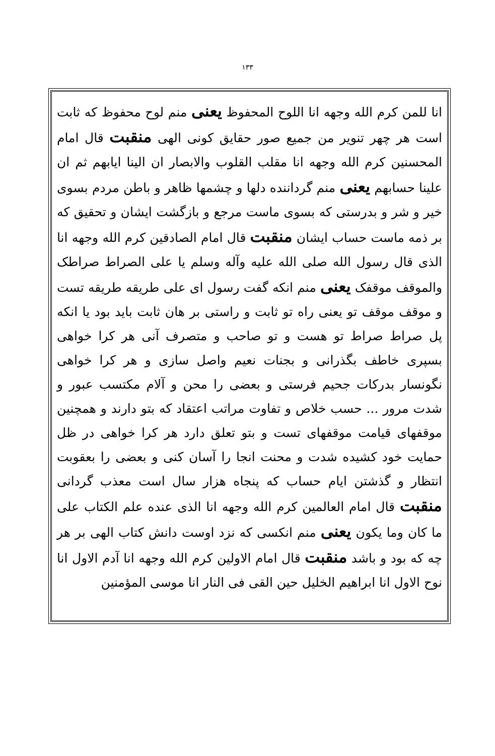۱۳۳
انا للمن کرم الله وجهه انا اللوح المحفوظ یعنی منم لوح محفوظ که ثابت است هر چهر تنویر من جمیع صور حقایق کونی الهی منقبت قال امام المحسنین کرم الله وجهه انا مقلب القلوب والابصار ان الینا ایابهم ثم ان علینا حسابهم یعنی منم گرداننده دلها و چشمها ظاهر و باطن مردم بسوی خیر و شر و بدرستی که بسوی ماست مرجع و بازگشت ایشان و تحقیق که بر ذمه ماست حساب ایشان منقبت قال امام الصادقین کرم الله وجهه انا الذی قال رسول الله صلی الله علیه وآله وسلم یا علی الصراط صراطک والموقف موقفک یعنی منم انکه گفت رسول ای علی طریقه طریقه تست و موقف موقف تو یعنی راه تو ثابت و راستی بر هان ثابت باید بود یا انکه پل صراط صراط تو هست و تو صاحب و متصرف آنی هر کرا خواهی بسپری خاطف بگذرانی و بجنات نعیم واصل سازی و هر کرا خواهی نگونسار بدرکات جحیم فرستی و بعضی را محن و آلام مکتسب عبور و شدت مرور ... حسب خلاص و تفاوت مراتب اعتقاد که بتو دارند و همچنین موقفهای قیامت موقفهای تست و بتو تعلق دارد هر کرا خواهی در ظل حمایت خود کشیده شدت و محنت انجا را آسان کنی و بعضی را بعقوبت انتظار و گذشتن ایام حساب که پنجاه هزار سال است معذب گردانی منقبت قال امام العالمین کرم الله وجهه انا الذی عنده علم الکتاب علی ما کان وما یکون یعنی منم انکسی که نزد اوست دانش کتاب الهی بر هر چه که بود و باشد منقبت قال امام الاولین کرم الله وجهه انا آدم الاول انا نوح الاول انا ابراهیم الخلیل حین القی فی النار انا موسی المؤمنین